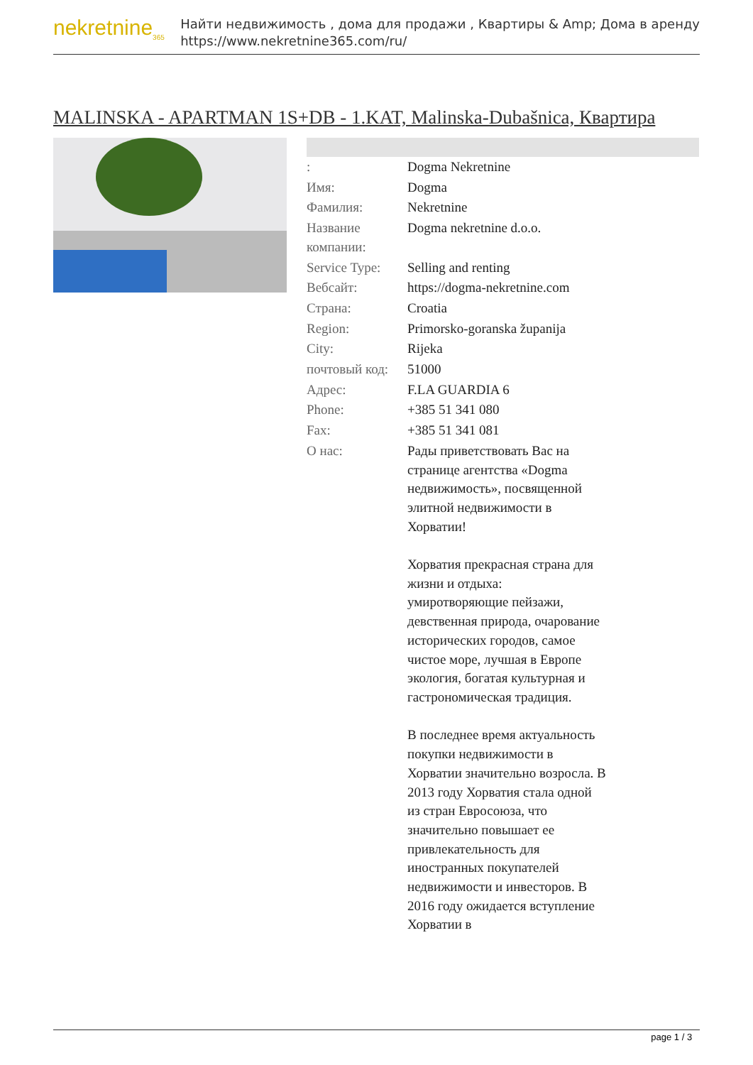nekretnine<sub>365</sub>
Найти недвижимость , дома для продажи , Квартиры & Amp; Дома в аренду
https://www.nekretnine365.com/ru/
MALINSKA - APARTMAN 1S+DB - 1.KAT, Malinska-Dubašnica, Квартира
| : | Dogma Nekretnine |
| Имя: | Dogma |
| Фамилия: | Nekretnine |
| Название компании: | Dogma nekretnine d.o.o. |
| Service Type: | Selling and renting |
| Вебсайт: | https://dogma-nekretnine.com |
| Страна: | Croatia |
| Region: | Primorsko-goranska županija |
| City: | Rijeka |
| почтовый код: | 51000 |
| Адрес: | F.LA GUARDIA 6 |
| Phone: | +385 51 341 080 |
| Fax: | +385 51 341 081 |
| О нас: | Рады приветствовать Вас на странице агентства «Dogma недвижимость», посвященной элитной недвижимости в Хорватии! Хорватия прекрасная страна для жизни и отдыха: умиротворяющие пейзажи, девственная природа, очарование исторических городов, самое чистое море, лучшая в Европе экология, богатая культурная и гастрономическая традиция. В последнее время актуальность покупки недвижимости в Хорватии значительно возросла. В 2013 году Хорватия стала одной из стран Евросоюза, что значительно повышает ее привлекательность для иностранных покупателей недвижимости и инвесторов. В 2016 году ожидается вступление Хорватии в |
page 1 / 3